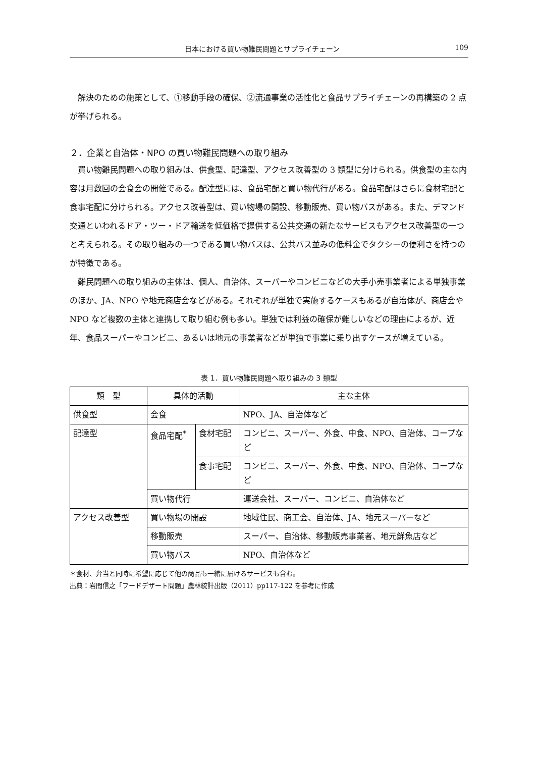日本における買い物難民問題とサプライチェーン 109
解決のための施策として、①移動手段の確保、②流通事業の活性化と食品サプライチェーンの再構築の 2 点が挙げられる。
２．企業と自治体・NPO の買い物難民問題への取り組み
買い物難民問題への取り組みは、供食型、配達型、アクセス改善型の 3 類型に分けられる。供食型の主な内容は月数回の会食会の開催である。配達型には、食品宅配と買い物代行がある。食品宅配はさらに食材宅配と食事宅配に分けられる。アクセス改善型は、買い物場の開設、移動販売、買い物バスがある。また、デマンド交通といわれるドア・ツー・ドア輸送を低価格で提供する公共交通の新たなサービスもアクセス改善型の一つと考えられる。その取り組みの一つである買い物バスは、公共バス並みの低料金でタクシーの便利さを持つのが特徴である。
難民問題への取り組みの主体は、個人、自治体、スーパーやコンビニなどの大手小売事業者による単独事業のほか、JA、NPO や地元商店会などがある。それぞれが単独で実施するケースもあるが自治体が、商店会や NPO など複数の主体と連携して取り組む例も多い。単独では利益の確保が難しいなどの理由によるが、近年、食品スーパーやコンビニ、あるいは地元の事業者などが単独で事業に乗り出すケースが増えている。
表 1．買い物難民問題へ取り組みの 3 類型
| 類 型 | 具体的活動 | | 主な主体 |
| --- | --- | --- | --- |
| 供食型 | 会食 | | NPO、JA、自治体など |
| 配達型 | 食品宅配<sup>*</sup> | 食材宅配 | コンビニ、スーパー、外食、中食、NPO、自治体、コープなど |
| | | 食事宅配 | コンビニ、スーパー、外食、中食、NPO、自治体、コープなど |
| | 買い物代行 | | 運送会社、スーパー、コンビニ、自治体など |
| アクセス改善型 | 買い物場の開設 | | 地域住民、商工会、自治体、JA、地元スーパーなど |
| | 移動販売 | | スーパー、自治体、移動販売事業者、地元鮮魚店など |
| | 買い物バス | | NPO、自治体など |
＊食材、弁当と同時に希望に応じて他の商品も一緒に届けるサービスも含む。
出典：岩間信之「フードデザート問題」農林統計出版（2011）pp117-122 を参考に作成